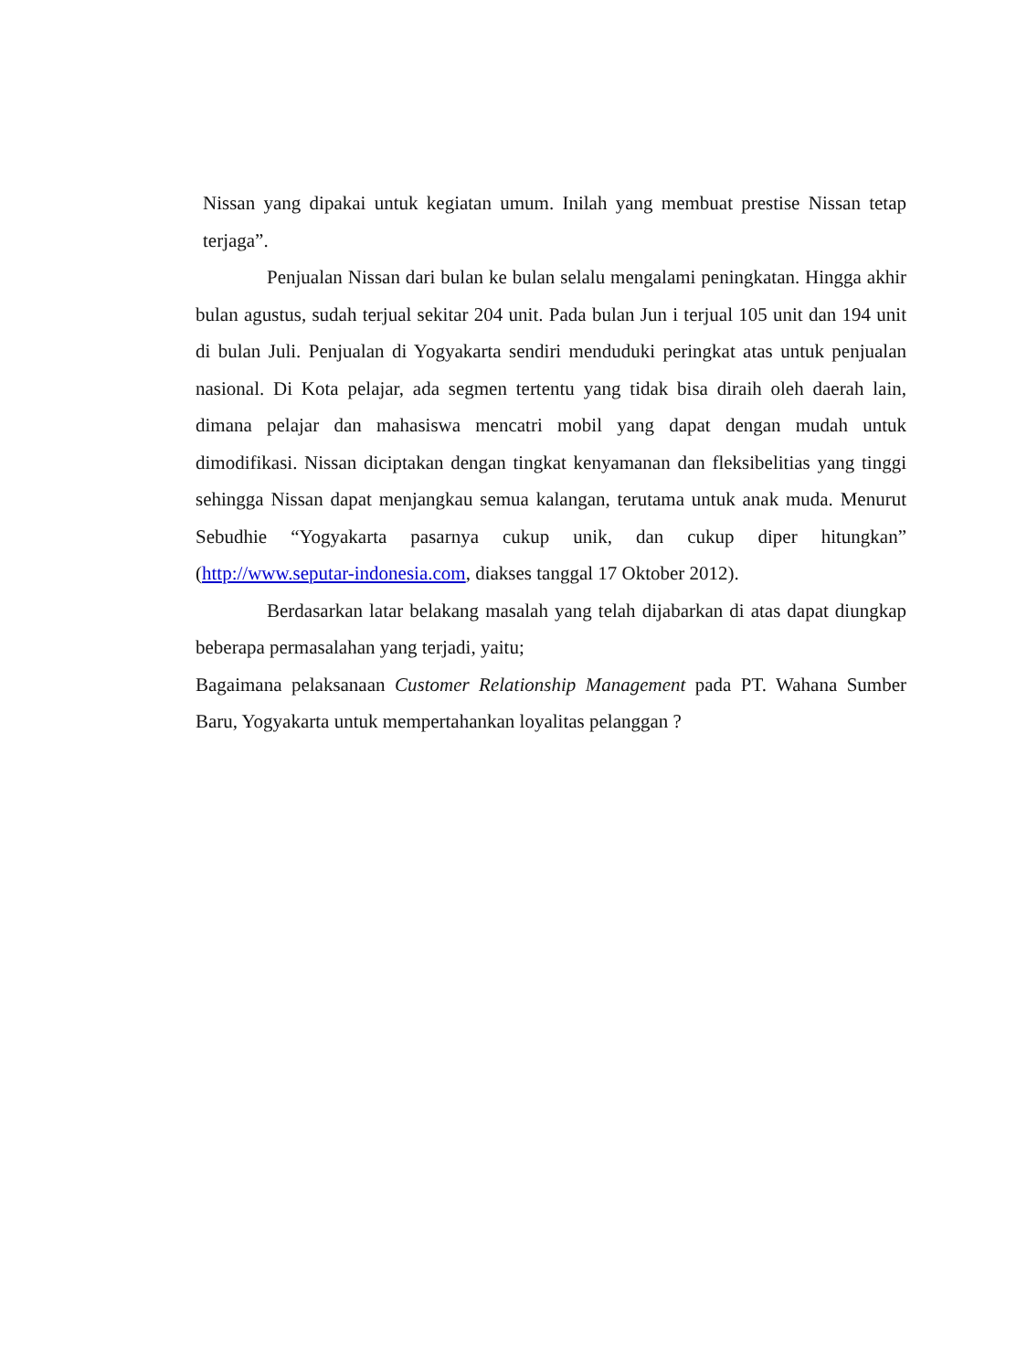Nissan yang dipakai untuk kegiatan umum. Inilah yang membuat prestise Nissan tetap terjaga”.
Penjualan Nissan dari bulan ke bulan selalu mengalami peningkatan. Hingga akhir bulan agustus, sudah terjual sekitar 204 unit. Pada bulan Jun i terjual 105 unit dan 194 unit di bulan Juli. Penjualan di Yogyakarta sendiri menduduki peringkat atas untuk penjualan nasional. Di Kota pelajar, ada segmen tertentu yang tidak bisa diraih oleh daerah lain, dimana pelajar dan mahasiswa mencatri mobil yang dapat dengan mudah untuk dimodifikasi. Nissan diciptakan dengan tingkat kenyamanan dan fleksibelitias yang tinggi sehingga Nissan dapat menjangkau semua kalangan, terutama untuk anak muda. Menurut Sebudhie “Yogyakarta pasarnya cukup unik, dan cukup diper hitungkan” (http://www.seputar-indonesia.com, diakses tanggal 17 Oktober 2012).
Berdasarkan latar belakang masalah yang telah dijabarkan di atas dapat diungkap beberapa permasalahan yang terjadi, yaitu;
Bagaimana pelaksanaan Customer Relationship Management pada PT. Wahana Sumber Baru, Yogyakarta untuk mempertahankan loyalitas pelanggan ?